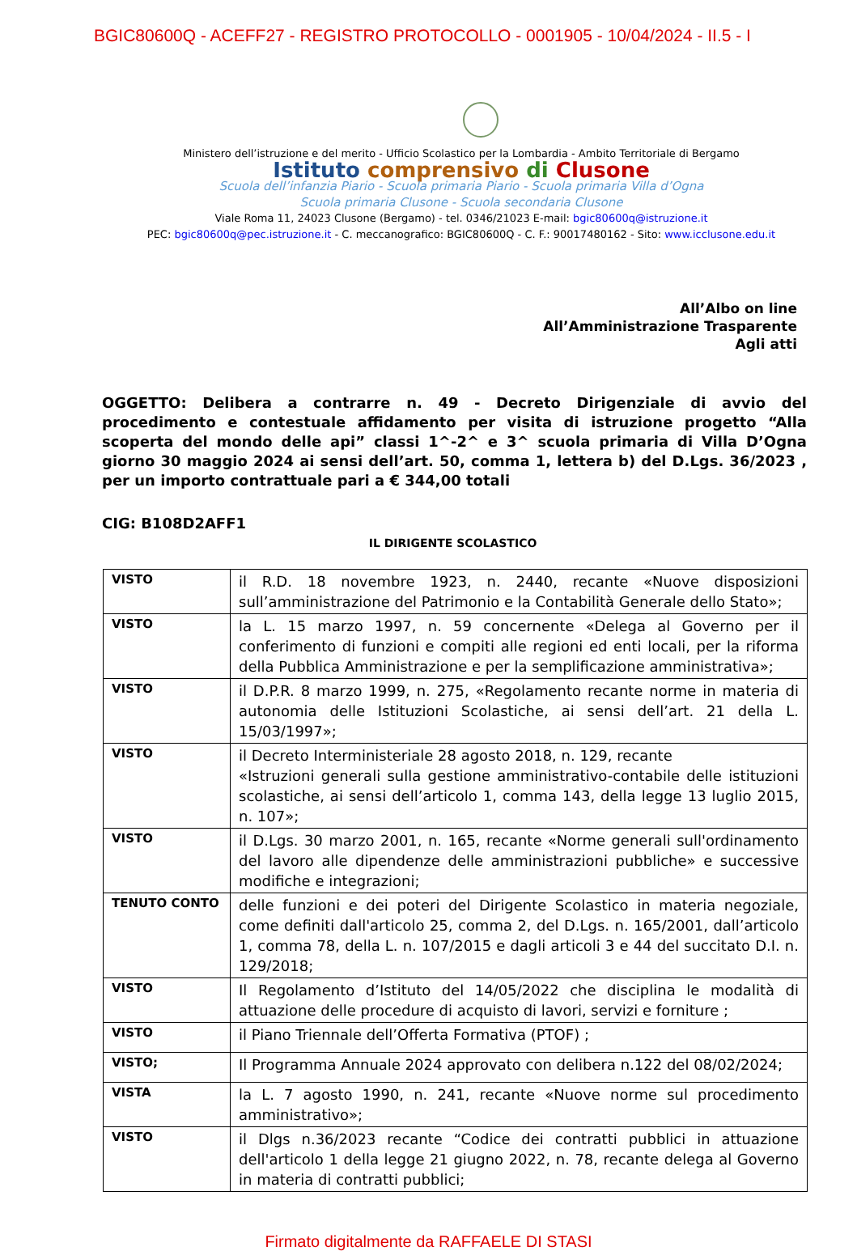BGIC80600Q - ACEFF27 - REGISTRO PROTOCOLLO - 0001905 - 10/04/2024 - II.5 - I
Ministero dell’istruzione e del merito - Ufficio Scolastico per la Lombardia - Ambito Territoriale di Bergamo
Istituto comprensivo di Clusone
Scuola dell’infanzia Piario - Scuola primaria Piario - Scuola primaria Villa d’Ogna
Scuola primaria Clusone - Scuola secondaria Clusone
Viale Roma 11, 24023 Clusone (Bergamo) - tel. 0346/21023 E-mail: bgic80600q@istruzione.it
PEC: bgic80600q@pec.istruzione.it - C. meccanografico: BGIC80600Q - C. F.: 90017480162 - Sito: www.icclusone.edu.it
All’Albo on line
All’Amministrazione Trasparente
Agli atti
OGGETTO: Delibera a contrarre n. 49 - Decreto Dirigenziale di avvio del procedimento e contestuale affidamento per visita di istruzione progetto “Alla scoperta del mondo delle api” classi 1^-2^ e 3^ scuola primaria di Villa D’Ogna giorno 30 maggio 2024 ai sensi dell’art. 50, comma 1, lettera b) del D.Lgs. 36/2023 , per un importo contrattuale pari a € 344,00 totali
CIG: B108D2AFF1
IL DIRIGENTE SCOLASTICO
| VISTO | il R.D. 18 novembre 1923, n. 2440, recante «Nuove disposizioni sull’amministrazione del Patrimonio e la Contabilità Generale dello Stato»; |
| VISTO | la L. 15 marzo 1997, n. 59 concernente «Delega al Governo per il conferimento di funzioni e compiti alle regioni ed enti locali, per la riforma della Pubblica Amministrazione e per la semplificazione amministrativa»; |
| VISTO | il D.P.R. 8 marzo 1999, n. 275, «Regolamento recante norme in materia di autonomia delle Istituzioni Scolastiche, ai sensi dell’art. 21 della L. 15/03/1997»; |
| VISTO | il Decreto Interministeriale 28 agosto 2018, n. 129, recante «Istruzioni generali sulla gestione amministrativo-contabile delle istituzioni scolastiche, ai sensi dell’articolo 1, comma 143, della legge 13 luglio 2015, n. 107»; |
| VISTO | il D.Lgs. 30 marzo 2001, n. 165, recante «Norme generali sull'ordinamento del lavoro alle dipendenze delle amministrazioni pubbliche» e successive modifiche e integrazioni; |
| TENUTO CONTO | delle funzioni e dei poteri del Dirigente Scolastico in materia negoziale, come definiti dall'articolo 25, comma 2, del D.Lgs. n. 165/2001, dall’articolo 1, comma 78, della L. n. 107/2015 e dagli articoli 3 e 44 del succitato D.I. n. 129/2018; |
| VISTO | Il Regolamento d’Istituto del 14/05/2022 che disciplina le modalità di attuazione delle procedure di acquisto di lavori, servizi e forniture ; |
| VISTO | il Piano Triennale dell’Offerta Formativa (PTOF) ; |
| VISTO; | Il Programma Annuale 2024 approvato con delibera n.122 del 08/02/2024; |
| VISTA | la L. 7 agosto 1990, n. 241, recante «Nuove norme sul procedimento amministrativo»; |
| VISTO | il Dlgs n.36/2023 recante “Codice dei contratti pubblici in attuazione dell'articolo 1 della legge 21 giugno 2022, n. 78, recante delega al Governo in materia di contratti pubblici; |
Firmato digitalmente da RAFFAELE DI STASI